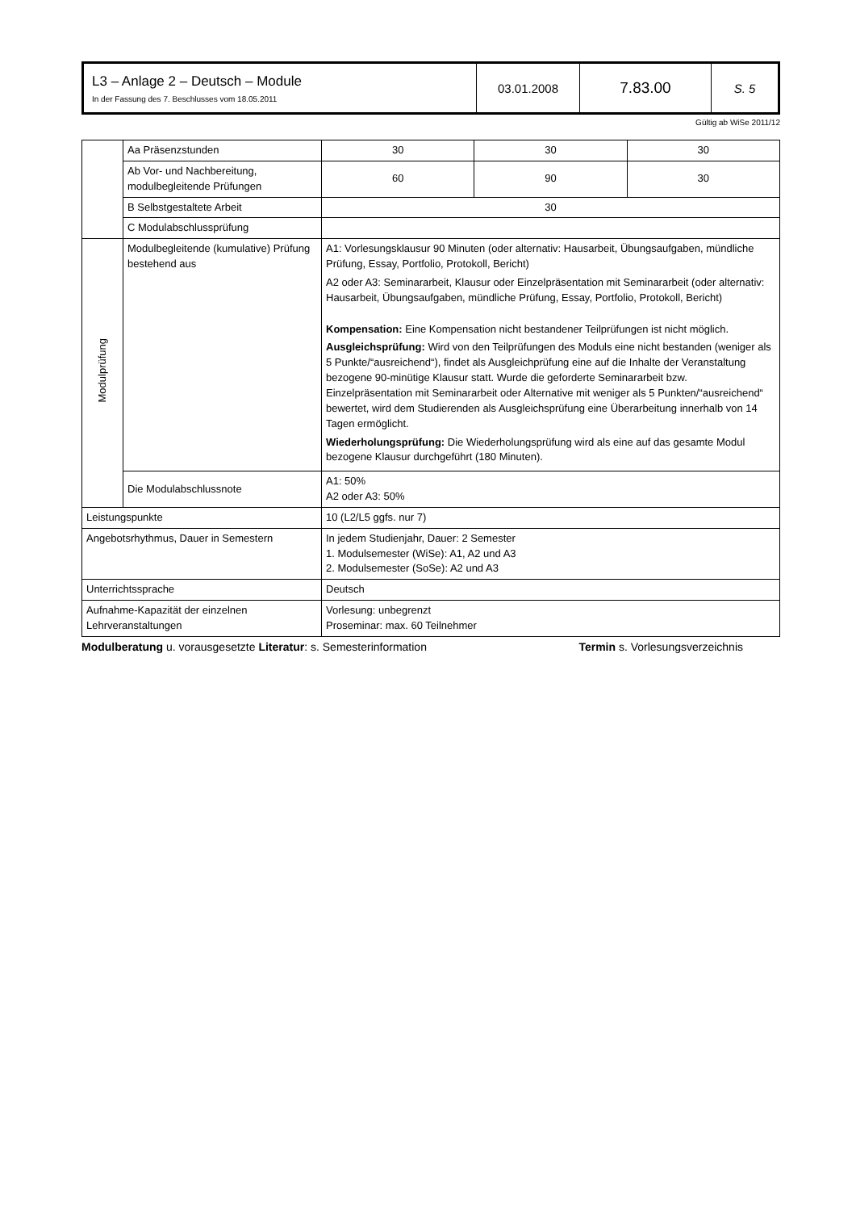| L3 – Anlage 2 – Deutsch – Module In der Fassung des 7. Beschlusses vom 18.05.2011 | 03.01.2008 | 7.83.00 | S. 5 |
Gültig ab WiSe 2011/12
| | Aa Präsenzstunden | 30 | 30 | 30 |
| | Ab Vor- und Nachbereitung, modulbegleitende Prüfungen | 60 | 90 | 30 |
| | B Selbstgestaltete Arbeit | 30 | | |
| | C Modulabschlussprüfung | | | |
| Modulprüfung | Modulbegleitende (kumulative) Prüfung bestehend aus | A1: Vorlesungsklausur 90 Minuten (oder alternativ: Hausarbeit, Übungsaufgaben, mündliche Prüfung, Essay, Portfolio, Protokoll, Bericht) A2 oder A3: Seminararbeit, Klausur oder Einzelpräsentation mit Seminararbeit (oder alternativ: Hausarbeit, Übungsaufgaben, mündliche Prüfung, Essay, Portfolio, Protokoll, Bericht) Kompensation: Eine Kompensation nicht bestandener Teilprüfungen ist nicht möglich. Ausgleichsprüfung: Wird von den Teilprüfungen des Moduls eine nicht bestanden (weniger als 5 Punkte/“ausreichend“), findet als Ausgleichprüfung eine auf die Inhalte der Veranstaltung bezogene 90-minütige Klausur statt. Wurde die geforderte Seminararbeit bzw. Einzelpräsentation mit Seminararbeit oder Alternative mit weniger als 5 Punkten/“ausreichend“ bewertet, wird dem Studierenden als Ausgleichsprüfung eine Überarbeitung innerhalb von 14 Tagen ermöglicht. Wiederholungsprüfung: Die Wiederholungsprüfung wird als eine auf das gesamte Modul bezogene Klausur durchgeführt (180 Minuten). | | |
| | Die Modulabschlussnote | A1: 50% A2 oder A3: 50% | | |
| Leistungspunkte | | 10 (L2/L5 ggfs. nur 7) | | |
| Angebotsrhythmus, Dauer in Semestern | | In jedem Studienjahr, Dauer: 2 Semester 1. Modulsemester (WiSe): A1, A2 und A3 2. Modulsemester (SoSe): A2 und A3 | | |
| Unterrichtssprache | | Deutsch | | |
| Aufnahme-Kapazität der einzelnen Lehrveranstaltungen | | Vorlesung: unbegrenzt Proseminar: max. 60 Teilnehmer | | |
Modulberatung u. vorausgesetzte Literatur: s. Semesterinformation Termin s. Vorlesungsverzeichnis